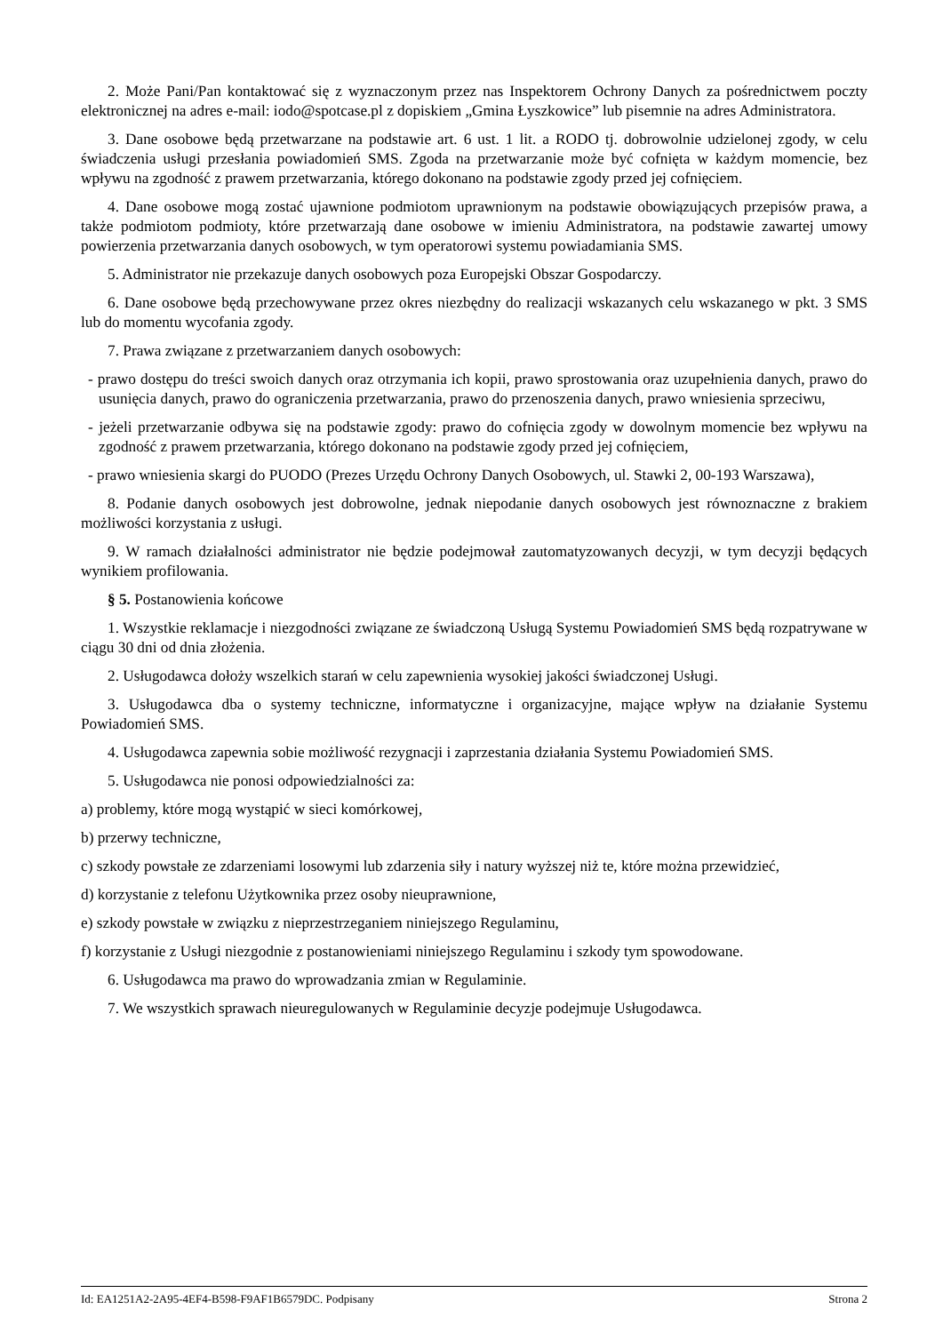2. Może Pani/Pan kontaktować się z wyznaczonym przez nas Inspektorem Ochrony Danych za pośrednictwem poczty elektronicznej na adres e-mail: iodo@spotcase.pl z dopiskiem „Gmina Łyszkowice” lub pisemnie na adres Administratora.
3. Dane osobowe będą przetwarzane na podstawie art. 6 ust. 1 lit. a RODO tj. dobrowolnie udzielonej zgody, w celu świadczenia usługi przesłania powiadomień SMS. Zgoda na przetwarzanie może być cofnięta w każdym momencie, bez wpływu na zgodność z prawem przetwarzania, którego dokonano na podstawie zgody przed jej cofnięciem.
4. Dane osobowe mogą zostać ujawnione podmiotom uprawnionym na podstawie obowiązujących przepisów prawa, a także podmiotom podmioty, które przetwarzają dane osobowe w imieniu Administratora, na podstawie zawartej umowy powierzenia przetwarzania danych osobowych, w tym operatorowi systemu powiadamiania SMS.
5. Administrator nie przekazuje danych osobowych poza Europejski Obszar Gospodarczy.
6. Dane osobowe będą przechowywane przez okres niezbędny do realizacji wskazanych celu wskazanego w pkt. 3 SMS lub do momentu wycofania zgody.
7. Prawa związane z przetwarzaniem danych osobowych:
- prawo dostępu do treści swoich danych oraz otrzymania ich kopii, prawo sprostowania oraz uzupełnienia danych, prawo do usunięcia danych, prawo do ograniczenia przetwarzania, prawo do przenoszenia danych, prawo wniesienia sprzeciwu,
- jeżeli przetwarzanie odbywa się na podstawie zgody: prawo do cofnięcia zgody w dowolnym momencie bez wpływu na zgodność z prawem przetwarzania, którego dokonano na podstawie zgody przed jej cofnięciem,
- prawo wniesienia skargi do PUODO (Prezes Urzędu Ochrony Danych Osobowych, ul. Stawki 2, 00-193 Warszawa),
8. Podanie danych osobowych jest dobrowolne, jednak niepodanie danych osobowych jest równoznaczne z brakiem możliwości korzystania z usługi.
9. W ramach działalności administrator nie będzie podejmował zautomatyzowanych decyzji, w tym decyzji będących wynikiem profilowania.
§ 5. Postanowienia końcowe
1. Wszystkie reklamacje i niezgodności związane ze świadczoną Usługą Systemu Powiadomień SMS będą rozpatrywane w ciągu 30 dni od dnia złożenia.
2. Usługodawca dołoży wszelkich starań w celu zapewnienia wysokiej jakości świadczonej Usługi.
3. Usługodawca dba o systemy techniczne, informatyczne i organizacyjne, mające wpływ na działanie Systemu Powiadomień SMS.
4. Usługodawca zapewnia sobie możliwość rezygnacji i zaprzestania działania Systemu Powiadomień SMS.
5. Usługodawca nie ponosi odpowiedzialności za:
a) problemy, które mogą wystąpić w sieci komórkowej,
b) przerwy techniczne,
c) szkody powstałe ze zdarzeniami losowymi lub zdarzenia siły i natury wyższej niż te, które można przewidzieć,
d) korzystanie z telefonu Użytkownika przez osoby nieuprawnione,
e) szkody powstałe w związku z nieprzestrzeganiem niniejszego Regulaminu,
f) korzystanie z Usługi niezgodnie z postanowieniami niniejszego Regulaminu i szkody tym spowodowane.
6. Usługodawca ma prawo do wprowadzania zmian w Regulaminie.
7. We wszystkich sprawach nieuregulowanych w Regulaminie decyzje podejmuje Usługodawca.
Id: EA1251A2-2A95-4EF4-B598-F9AF1B6579DC. Podpisany Strona 2